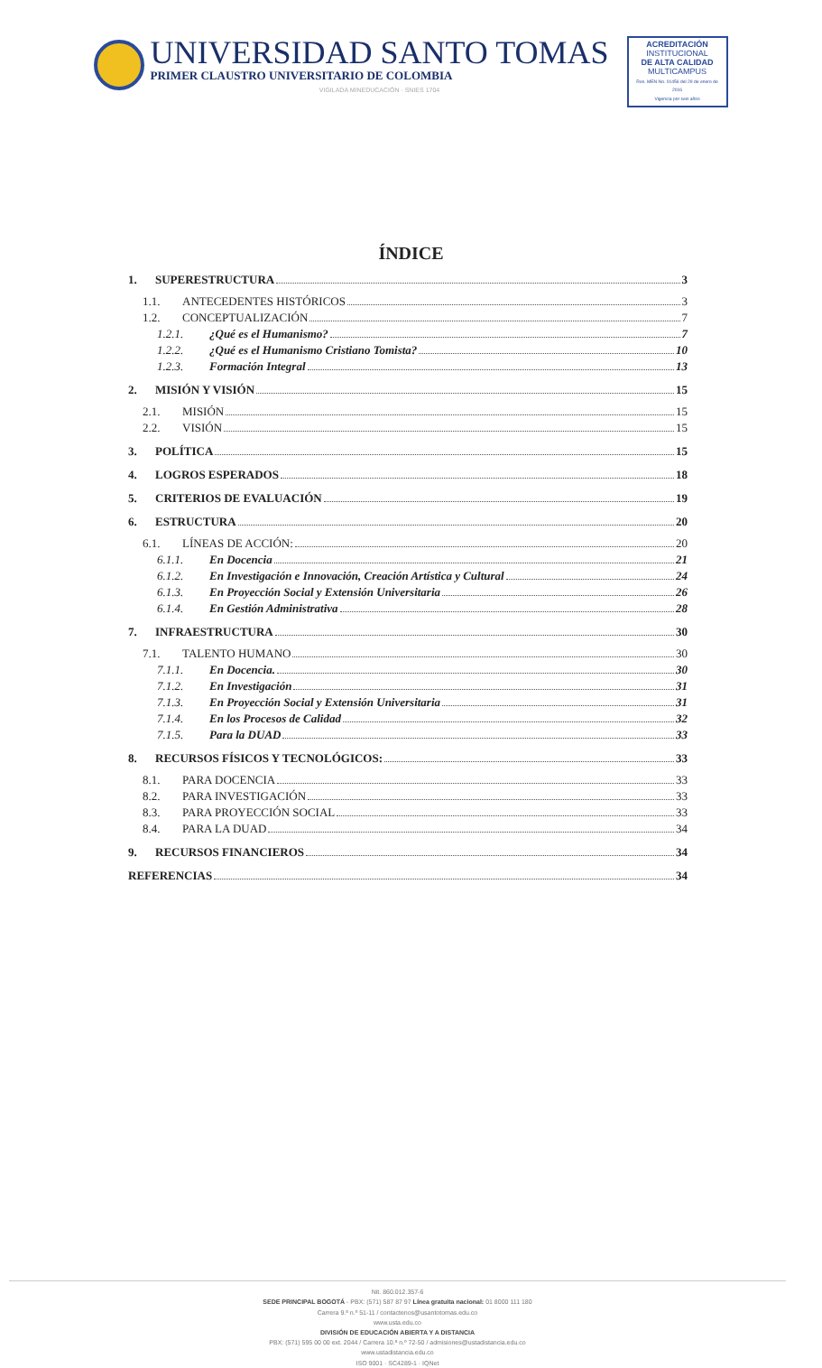UNIVERSIDAD SANTO TOMAS
PRIMER CLAUSTRO UNIVERSITARIO DE COLOMBIA
VIGILADA MINEDUCACIÓN · SNIES 1704
ACREDITACIÓN
INSTITUCIONAL
DE ALTA CALIDAD
MULTICAMPUS
Res. MEN No. 01456 del 29 de enero de 2016
Vigencia por seis años
ÍNDICE
1. SUPERESTRUCTURA 3
1.1. ANTECEDENTES HISTÓRICOS 3
1.2. CONCEPTUALIZACIÓN 7
1.2.1. ¿Qué es el Humanismo? 7
1.2.2. ¿Qué es el Humanismo Cristiano Tomista? 10
1.2.3. Formación Integral 13
2. MISIÓN Y VISIÓN 15
2.1. MISIÓN 15
2.2. VISIÓN 15
3. POLÍTICA 15
4. LOGROS ESPERADOS 18
5. CRITERIOS DE EVALUACIÓN 19
6. ESTRUCTURA 20
6.1. LÍNEAS DE ACCIÓN: 20
6.1.1. En Docencia 21
6.1.2. En Investigación e Innovación, Creación Artística y Cultural 24
6.1.3. En Proyección Social y Extensión Universitaria 26
6.1.4. En Gestión Administrativa 28
7. INFRAESTRUCTURA 30
7.1. TALENTO HUMANO 30
7.1.1. En Docencia. 30
7.1.2. En Investigación 31
7.1.3. En Proyección Social y Extensión Universitaria 31
7.1.4. En los Procesos de Calidad 32
7.1.5. Para la DUAD 33
8. RECURSOS FÍSICOS Y TECNOLÓGICOS: 33
8.1. PARA DOCENCIA 33
8.2. PARA INVESTIGACIÓN 33
8.3. PARA PROYECCIÓN SOCIAL 33
8.4. PARA LA DUAD 34
9. RECURSOS FINANCIEROS 34
REFERENCIAS 34
Nit. 860.012.357-6
SEDE PRINCIPAL BOGOTÁ - PBX: (571) 587 87 97 Línea gratuita nacional: 01 8000 111 180
Carrera 9.ª n.º 51-11 / contactenos@usantotomas.edu.co
www.usta.edu.co
DIVISIÓN DE EDUCACIÓN ABIERTA Y A DISTANCIA
PBX: (571) 595 00 00 ext. 2044 / Carrera 10.ª n.º 72-50 / admisiones@ustadistancia.edu.co
www.ustadistancia.edu.co
ISO 9001 · SC4289-1 · IQNet